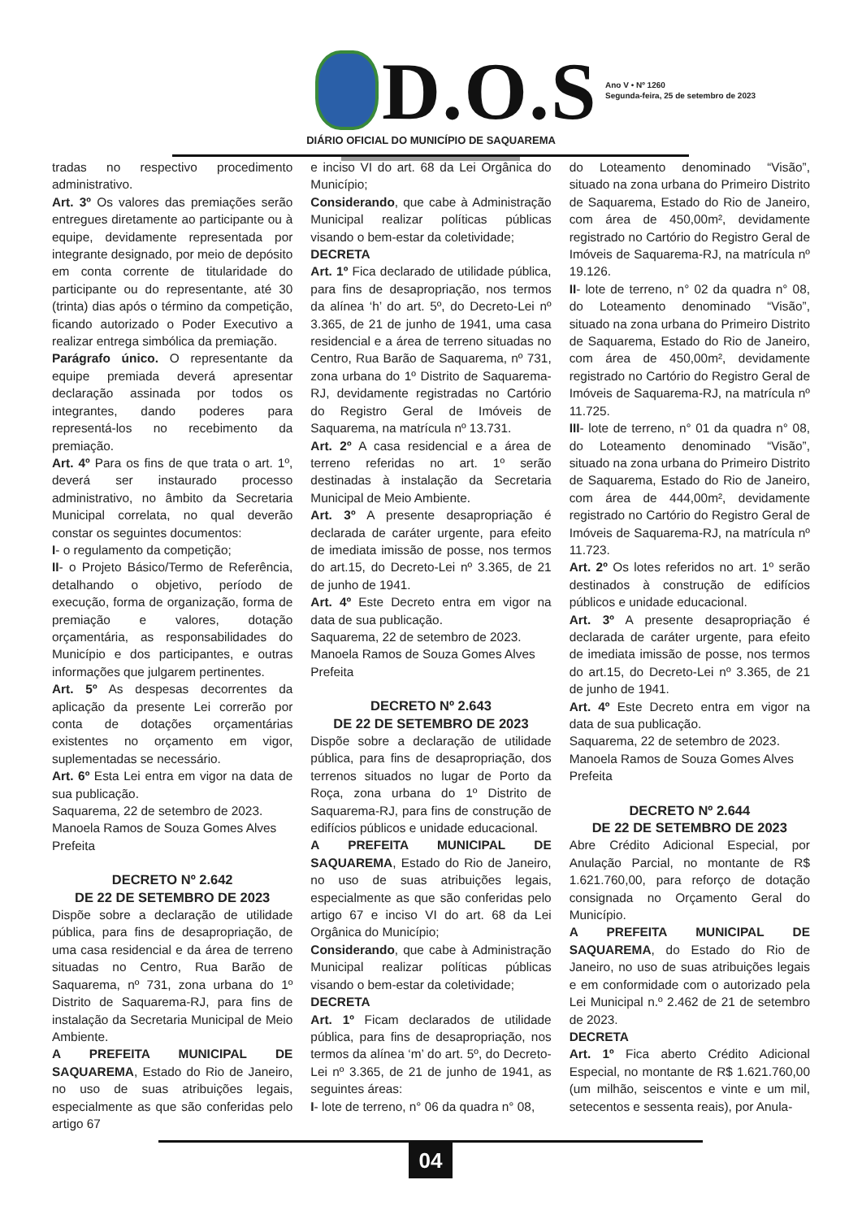D.O.S
Ano V • Nº 1260
Segunda-feira, 25 de setembro de 2023
DIÁRIO OFICIAL DO MUNICÍPIO DE SAQUAREMA
tradas no respectivo procedimento administrativo.
Art. 3º Os valores das premiações serão entregues diretamente ao participante ou à equipe, devidamente representada por integrante designado, por meio de depósito em conta corrente de titularidade do participante ou do representante, até 30 (trinta) dias após o término da competição, ficando autorizado o Poder Executivo a realizar entrega simbólica da premiação.
Parágrafo único. O representante da equipe premiada deverá apresentar declaração assinada por todos os integrantes, dando poderes para representá-los no recebimento da premiação.
Art. 4º Para os fins de que trata o art. 1º, deverá ser instaurado processo administrativo, no âmbito da Secretaria Municipal correlata, no qual deverão constar os seguintes documentos:
I- o regulamento da competição;
II- o Projeto Básico/Termo de Referência, detalhando o objetivo, período de execução, forma de organização, forma de premiação e valores, dotação orçamentária, as responsabilidades do Município e dos participantes, e outras informações que julgarem pertinentes.
Art. 5º As despesas decorrentes da aplicação da presente Lei correrão por conta de dotações orçamentárias existentes no orçamento em vigor, suplementadas se necessário.
Art. 6º Esta Lei entra em vigor na data de sua publicação.
Saquarema, 22 de setembro de 2023.
Manoela Ramos de Souza Gomes Alves
Prefeita
DECRETO Nº 2.642
DE 22 DE SETEMBRO DE 2023
Dispõe sobre a declaração de utilidade pública, para fins de desapropriação, de uma casa residencial e da área de terreno situadas no Centro, Rua Barão de Saquarema, nº 731, zona urbana do 1º Distrito de Saquarema-RJ, para fins de instalação da Secretaria Municipal de Meio Ambiente.
A PREFEITA MUNICIPAL DE SAQUAREMA, Estado do Rio de Janeiro, no uso de suas atribuições legais, especialmente as que são conferidas pelo artigo 67
e inciso VI do art. 68 da Lei Orgânica do Município;
Considerando, que cabe à Administração Municipal realizar políticas públicas visando o bem-estar da coletividade;
DECRETA
Art. 1º Fica declarado de utilidade pública, para fins de desapropriação, nos termos da alínea ‘h’ do art. 5º, do Decreto-Lei nº 3.365, de 21 de junho de 1941, uma casa residencial e a área de terreno situadas no Centro, Rua Barão de Saquarema, nº 731, zona urbana do 1º Distrito de Saquarema-RJ, devidamente registradas no Cartório do Registro Geral de Imóveis de Saquarema, na matrícula nº 13.731.
Art. 2º A casa residencial e a área de terreno referidas no art. 1º serão destinadas à instalação da Secretaria Municipal de Meio Ambiente.
Art. 3º A presente desapropriação é declarada de caráter urgente, para efeito de imediata imissão de posse, nos termos do art.15, do Decreto-Lei nº 3.365, de 21 de junho de 1941.
Art. 4º Este Decreto entra em vigor na data de sua publicação.
Saquarema, 22 de setembro de 2023.
Manoela Ramos de Souza Gomes Alves
Prefeita
DECRETO Nº 2.643
DE 22 DE SETEMBRO DE 2023
Dispõe sobre a declaração de utilidade pública, para fins de desapropriação, dos terrenos situados no lugar de Porto da Roça, zona urbana do 1º Distrito de Saquarema-RJ, para fins de construção de edifícios públicos e unidade educacional.
A PREFEITA MUNICIPAL DE SAQUAREMA, Estado do Rio de Janeiro, no uso de suas atribuições legais, especialmente as que são conferidas pelo artigo 67 e inciso VI do art. 68 da Lei Orgânica do Município;
Considerando, que cabe à Administração Municipal realizar políticas públicas visando o bem-estar da coletividade;
DECRETA
Art. 1º Ficam declarados de utilidade pública, para fins de desapropriação, nos termos da alínea ‘m’ do art. 5º, do Decreto-Lei nº 3.365, de 21 de junho de 1941, as seguintes áreas:
I- lote de terreno, n° 06 da quadra n° 08,
do Loteamento denominado “Visão”, situado na zona urbana do Primeiro Distrito de Saquarema, Estado do Rio de Janeiro, com área de 450,00m², devidamente registrado no Cartório do Registro Geral de Imóveis de Saquarema-RJ, na matrícula nº 19.126.
II- lote de terreno, n° 02 da quadra n° 08, do Loteamento denominado “Visão”, situado na zona urbana do Primeiro Distrito de Saquarema, Estado do Rio de Janeiro, com área de 450,00m², devidamente registrado no Cartório do Registro Geral de Imóveis de Saquarema-RJ, na matrícula nº 11.725.
III- lote de terreno, n° 01 da quadra n° 08, do Loteamento denominado “Visão”, situado na zona urbana do Primeiro Distrito de Saquarema, Estado do Rio de Janeiro, com área de 444,00m², devidamente registrado no Cartório do Registro Geral de Imóveis de Saquarema-RJ, na matrícula nº 11.723.
Art. 2º Os lotes referidos no art. 1º serão destinados à construção de edifícios públicos e unidade educacional.
Art. 3º A presente desapropriação é declarada de caráter urgente, para efeito de imediata imissão de posse, nos termos do art.15, do Decreto-Lei nº 3.365, de 21 de junho de 1941.
Art. 4º Este Decreto entra em vigor na data de sua publicação.
Saquarema, 22 de setembro de 2023.
Manoela Ramos de Souza Gomes Alves
Prefeita
DECRETO Nº 2.644
DE 22 DE SETEMBRO DE 2023
Abre Crédito Adicional Especial, por Anulação Parcial, no montante de R$ 1.621.760,00, para reforço de dotação consignada no Orçamento Geral do Município.
A PREFEITA MUNICIPAL DE SAQUAREMA, do Estado do Rio de Janeiro, no uso de suas atribuições legais e em conformidade com o autorizado pela Lei Municipal n.º 2.462 de 21 de setembro de 2023.
DECRETA
Art. 1º Fica aberto Crédito Adicional Especial, no montante de R$ 1.621.760,00 (um milhão, seiscentos e vinte e um mil, setecentos e sessenta reais), por Anula-
04